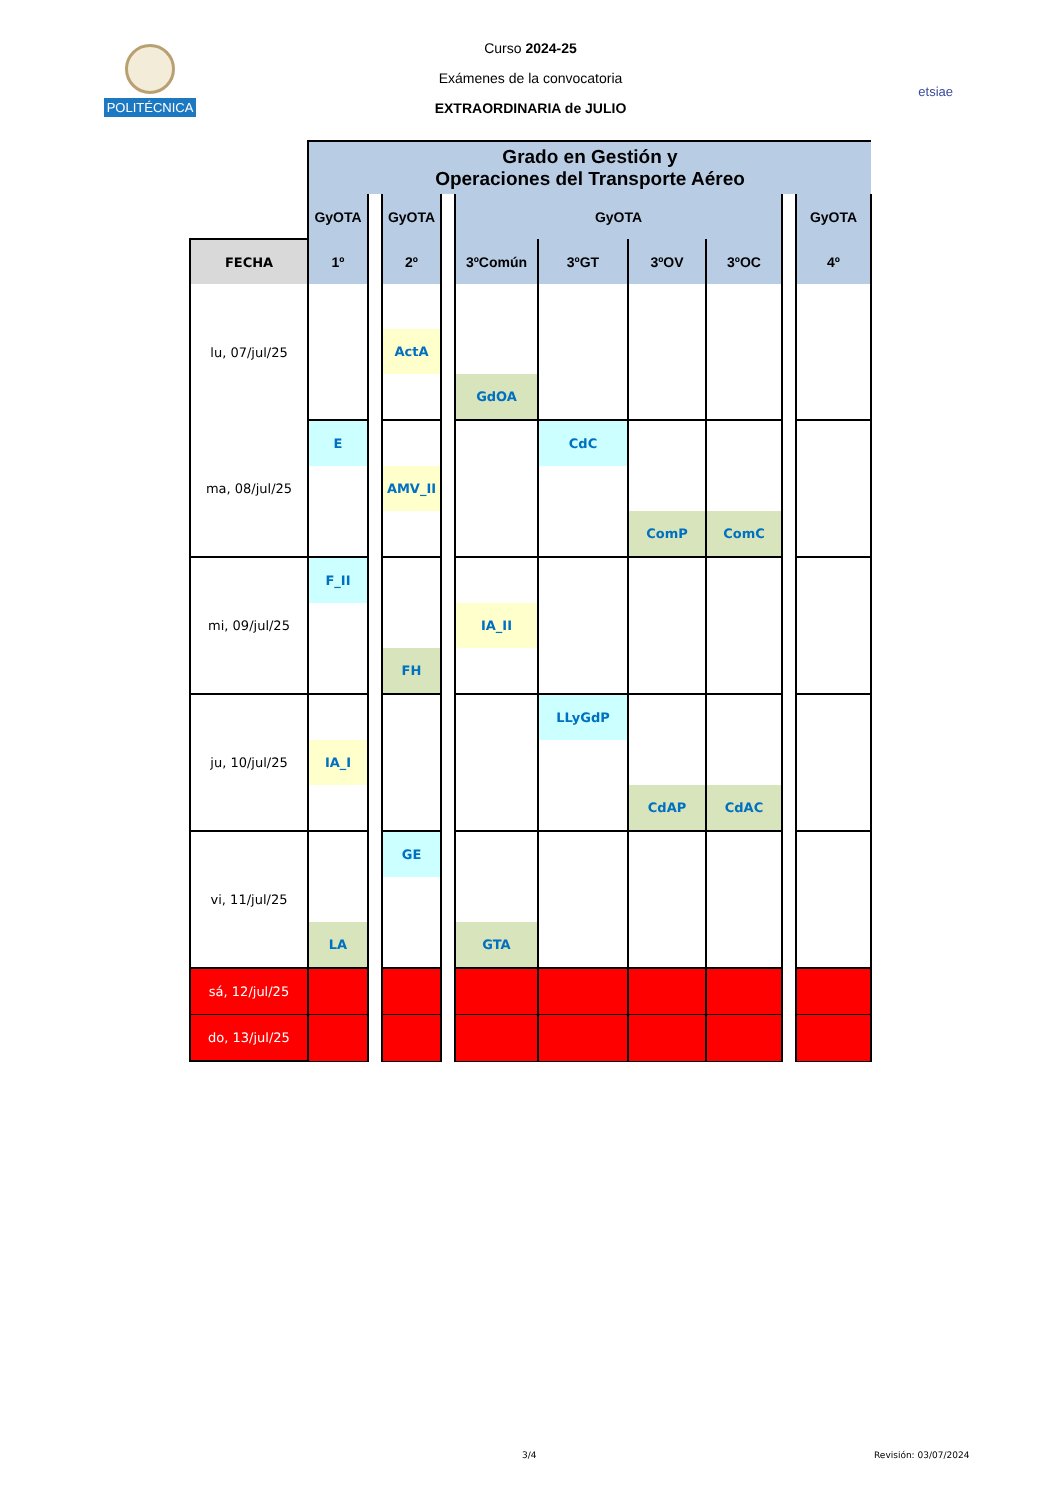POLITÉCNICA
Curso 2024-25
Exámenes de la convocatoria
EXTRAORDINARIA de JULIO
etsiae
| | Grado en Gestión y Operaciones del Transporte Aéreo | | | | | | | | | |
| --- | --- | --- | --- | --- | --- | --- | --- | --- | --- | --- |
| | GyOTA | | GyOTA | | GyOTA | | | | | GyOTA |
| FECHA | 1º | | 2º | | 3ºComún | 3ºGT | 3ºOV | 3ºOC | | 4º |
| lu, 07/jul/25 | | | | | | | | | | |
| | | | ActA | | | | | | | |
| | | | | | GdOA | | | | | |
| ma, 08/jul/25 | E | | | | | CdC | | | | |
| | | | AMV_II | | | | | | | |
| | | | | | | | ComP | ComC | | |
| mi, 09/jul/25 | F_II | | | | | | | | | |
| | | | | | IA_II | | | | | |
| | | | FH | | | | | | | |
| ju, 10/jul/25 | | | | | | LLyGdP | | | | |
| | IA_I | | | | | | | | | |
| | | | | | | | CdAP | CdAC | | |
| vi, 11/jul/25 | | | GE | | | | | | | |
| | LA | | | | GTA | | | | | |
| sá, 12/jul/25 | | | | | | | | | | |
| do, 13/jul/25 | | | | | | | | | | |
3/4 Revisión: 03/07/2024